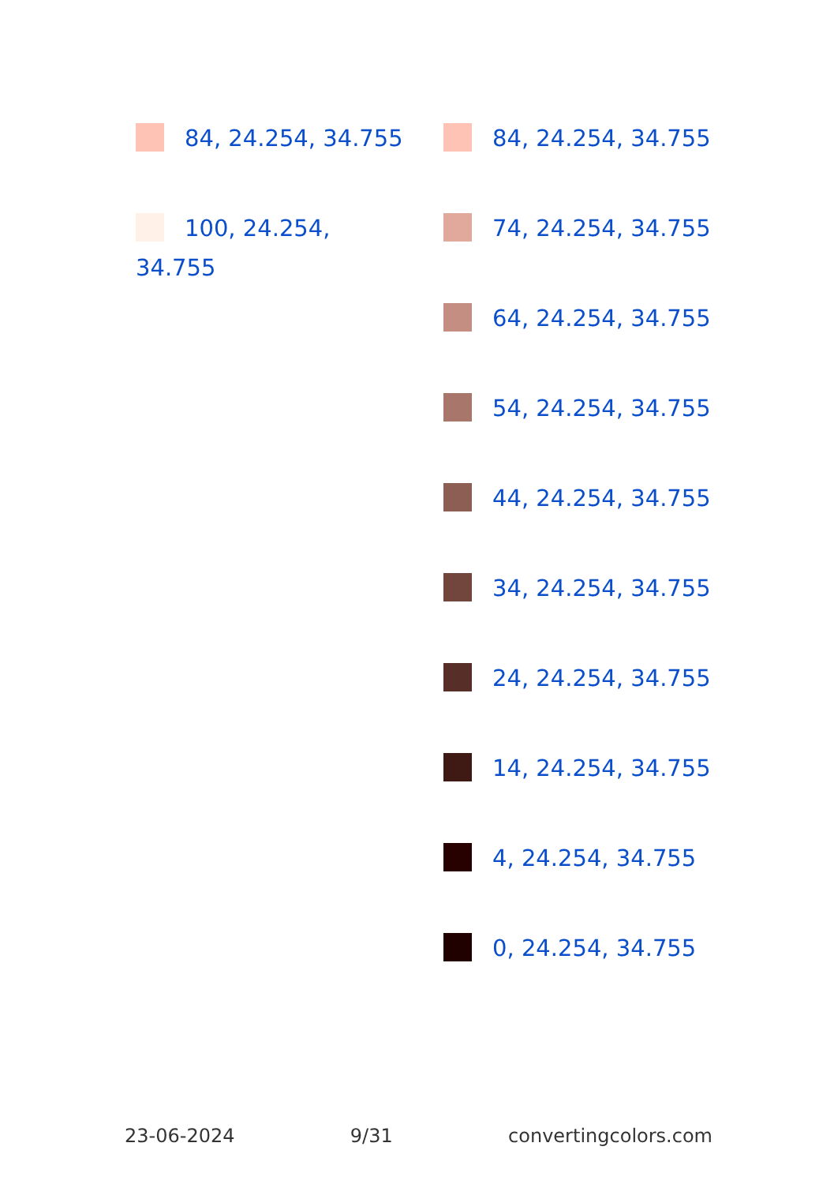84, 24.254, 34.755
100, 24.254, 34.755
84, 24.254, 34.755
74, 24.254, 34.755
64, 24.254, 34.755
54, 24.254, 34.755
44, 24.254, 34.755
34, 24.254, 34.755
24, 24.254, 34.755
14, 24.254, 34.755
4, 24.254, 34.755
0, 24.254, 34.755
23-06-2024 9/31 convertingcolors.com